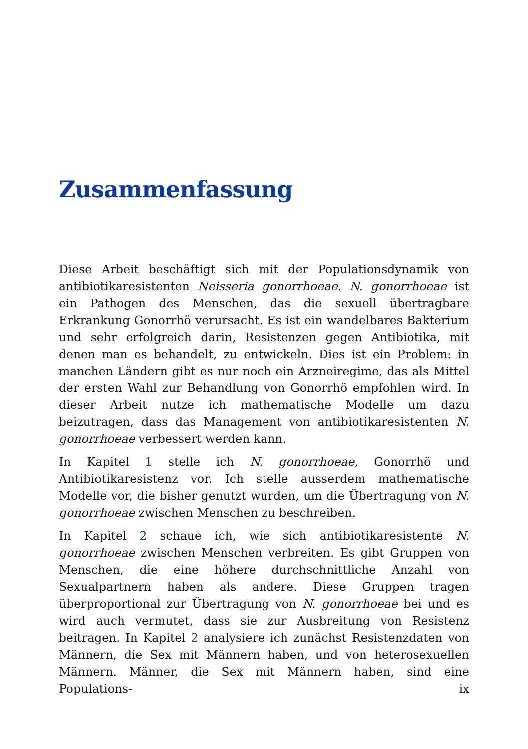Zusammenfassung
Diese Arbeit beschäftigt sich mit der Populationsdynamik von antibiotikaresistenten Neisseria gonorrhoeae. N. gonorrhoeae ist ein Pathogen des Menschen, das die sexuell übertragbare Erkrankung Gonorrhö verursacht. Es ist ein wandelbares Bakterium und sehr erfolgreich darin, Resistenzen gegen Antibiotika, mit denen man es behandelt, zu entwickeln. Dies ist ein Problem: in manchen Ländern gibt es nur noch ein Arzneiregime, das als Mittel der ersten Wahl zur Behandlung von Gonorrhö empfohlen wird. In dieser Arbeit nutze ich mathematische Modelle um dazu beizutragen, dass das Management von antibiotikaresistenten N. gonorrhoeae verbessert werden kann.
In Kapitel 1 stelle ich N. gonorrhoeae, Gonorrhö und Antibiotikaresistenz vor. Ich stelle ausserdem mathematische Modelle vor, die bisher genutzt wurden, um die Übertragung von N. gonorrhoeae zwischen Menschen zu beschreiben.
In Kapitel 2 schaue ich, wie sich antibiotikaresistente N. gonorrhoeae zwischen Menschen verbreiten. Es gibt Gruppen von Menschen, die eine höhere durchschnittliche Anzahl von Sexualpartnern haben als andere. Diese Gruppen tragen überproportional zur Übertragung von N. gonorrhoeae bei und es wird auch vermutet, dass sie zur Ausbreitung von Resistenz beitragen. In Kapitel 2 analysiere ich zunächst Resistenzdaten von Männern, die Sex mit Männern haben, und von heterosexuellen Männern. Männer, die Sex mit Männern haben, sind eine Populations-
ix